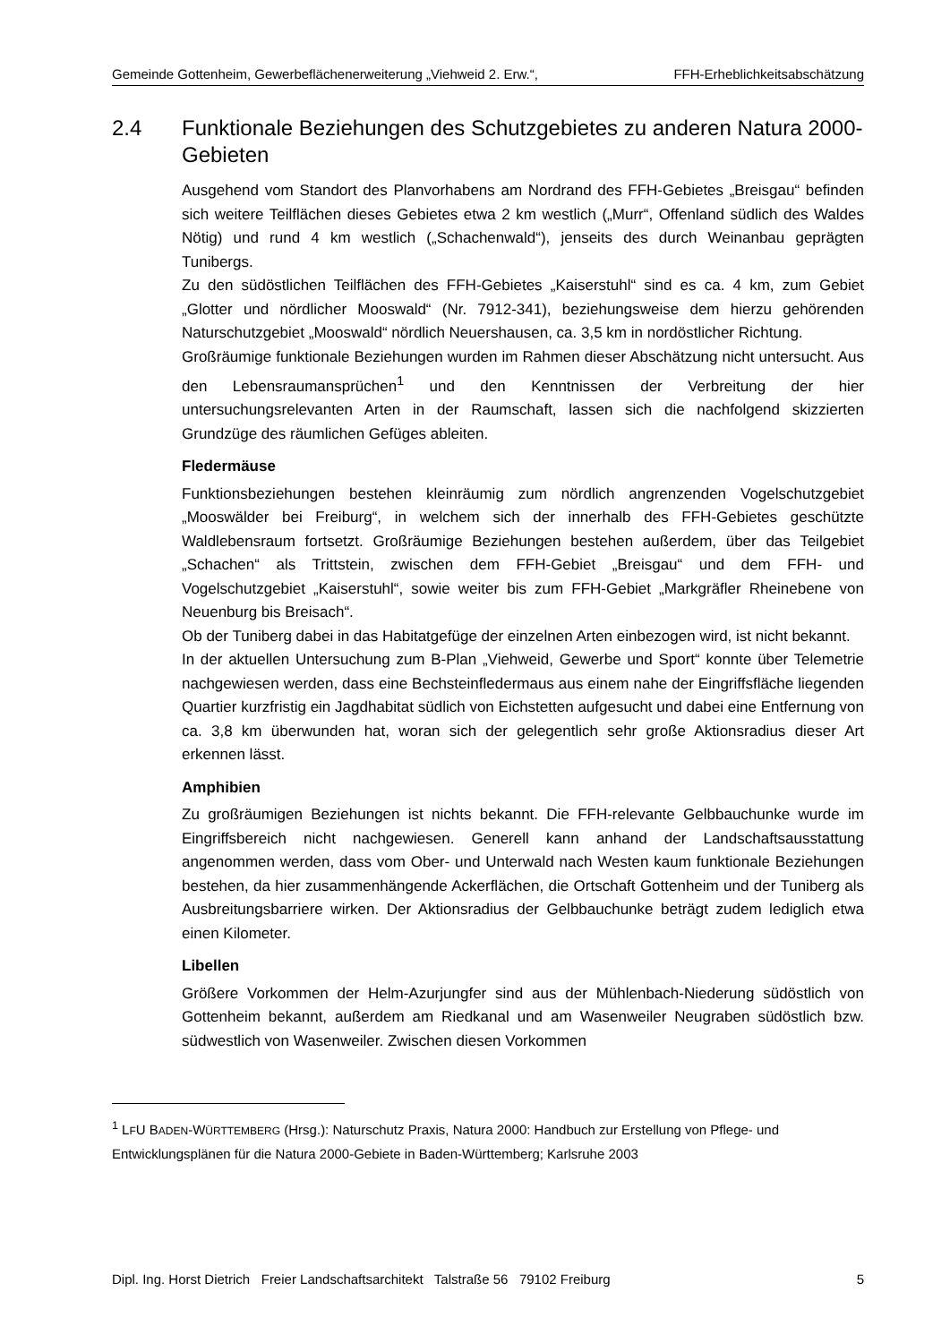Gemeinde Gottenheim, Gewerbeflächenerweiterung „Viehweid 2. Erw.“, FFH-Erheblichkeitsabschätzung
2.4 Funktionale Beziehungen des Schutzgebietes zu anderen Natura 2000-Gebieten
Ausgehend vom Standort des Planvorhabens am Nordrand des FFH-Gebietes „Breisgau“ befinden sich weitere Teilflächen dieses Gebietes etwa 2 km westlich („Murr“, Offenland südlich des Waldes Nötig) und rund 4 km westlich („Schachenwald“), jenseits des durch Weinanbau geprägten Tunibergs.
Zu den südöstlichen Teilflächen des FFH-Gebietes „Kaiserstuhl“ sind es ca. 4 km, zum Gebiet „Glotter und nördlicher Mooswald“ (Nr. 7912-341), beziehungsweise dem hierzu gehörenden Naturschutzgebiet „Mooswald“ nördlich Neuershausen, ca. 3,5 km in nordöstlicher Richtung.
Großräumige funktionale Beziehungen wurden im Rahmen dieser Abschätzung nicht untersucht. Aus den Lebensraumansprüchen<sup>1</sup> und den Kenntnissen der Verbreitung der hier untersuchungsrelevanten Arten in der Raumschaft, lassen sich die nachfolgend skizzierten Grundzüge des räumlichen Gefüges ableiten.
Fledermäuse
Funktionsbeziehungen bestehen kleinräumig zum nördlich angrenzenden Vogelschutzgebiet „Mooswälder bei Freiburg“, in welchem sich der innerhalb des FFH-Gebietes geschützte Waldlebensraum fortsetzt. Großräumige Beziehungen bestehen außerdem, über das Teilgebiet „Schachen“ als Trittstein, zwischen dem FFH-Gebiet „Breisgau“ und dem FFH- und Vogelschutzgebiet „Kaiserstuhl“, sowie weiter bis zum FFH-Gebiet „Markgräfler Rheinebene von Neuenburg bis Breisach“.
Ob der Tuniberg dabei in das Habitatgefüge der einzelnen Arten einbezogen wird, ist nicht bekannt.
In der aktuellen Untersuchung zum B-Plan „Viehweid, Gewerbe und Sport“ konnte über Telemetrie nachgewiesen werden, dass eine Bechsteinfledermaus aus einem nahe der Eingriffsfläche liegenden Quartier kurzfristig ein Jagdhabitat südlich von Eichstetten aufgesucht und dabei eine Entfernung von ca. 3,8 km überwunden hat, woran sich der gelegentlich sehr große Aktionsradius dieser Art erkennen lässt.
Amphibien
Zu großräumigen Beziehungen ist nichts bekannt. Die FFH-relevante Gelbbauchunke wurde im Eingriffsbereich nicht nachgewiesen. Generell kann anhand der Landschaftsausstattung angenommen werden, dass vom Ober- und Unterwald nach Westen kaum funktionale Beziehungen bestehen, da hier zusammenhängende Ackerflächen, die Ortschaft Gottenheim und der Tuniberg als Ausbreitungsbarriere wirken. Der Aktionsradius der Gelbbauchunke beträgt zudem lediglich etwa einen Kilometer.
Libellen
Größere Vorkommen der Helm-Azurjungfer sind aus der Mühlenbach-Niederung südöstlich von Gottenheim bekannt, außerdem am Riedkanal und am Wasenweiler Neugraben südöstlich bzw. südwestlich von Wasenweiler. Zwischen diesen Vorkommen
<sup>1</sup> LFU BADEN-WÜRTTEMBERG (Hrsg.): Naturschutz Praxis, Natura 2000: Handbuch zur Erstellung von Pflege- und Entwicklungsplänen für die Natura 2000-Gebiete in Baden-Württemberg; Karlsruhe 2003
Dipl. Ing. Horst Dietrich Freier Landschaftsarchitekt Talstraße 56 79102 Freiburg 5